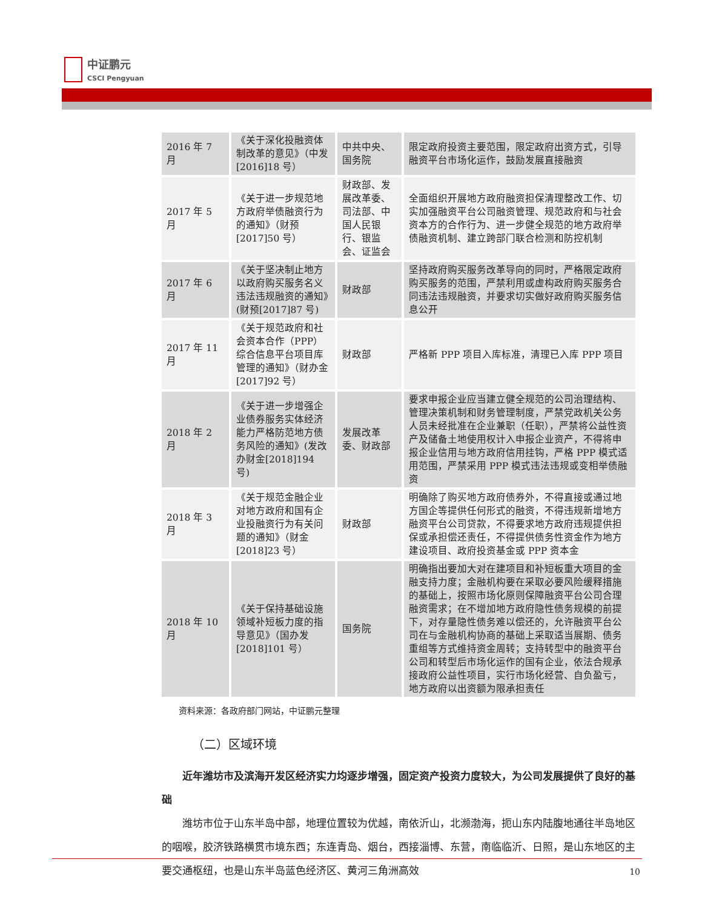中证鹏元
CSCI Pengyuan
| 2016 年 7 月 | 《关于深化投融资体制改革的意见》（中发[2016]18 号） | 中共中央、国务院 | 限定政府投资主要范围，限定政府出资方式，引导融资平台市场化运作，鼓励发展直接融资 |
| 2017 年 5 月 | 《关于进一步规范地方政府举债融资行为的通知》（财预[2017]50 号） | 财政部、发展改革委、司法部、中国人民银行、银监会、证监会 | 全面组织开展地方政府融资担保清理整改工作、切实加强融资平台公司融资管理、规范政府和与社会资本方的合作行为、进一步健全规范的地方政府举债融资机制、建立跨部门联合检测和防控机制 |
| 2017 年 6 月 | 《关于坚决制止地方以政府购买服务名义违法违规融资的通知》(财预[2017]87 号) | 财政部 | 坚持政府购买服务改革导向的同时，严格限定政府购买服务的范围，严禁利用或虚构政府购买服务合同违法违规融资，并要求切实做好政府购买服务信息公开 |
| 2017 年 11 月 | 《关于规范政府和社会资本合作（PPP）综合信息平台项目库管理的通知》（财办金[2017]92 号） | 财政部 | 严格新 PPP 项目入库标准，清理已入库 PPP 项目 |
| 2018 年 2 月 | 《关于进一步增强企业债券服务实体经济能力严格防范地方债务风险的通知》(发改办财金[2018]194 号) | 发展改革委、财政部 | 要求申报企业应当建立健全规范的公司治理结构、管理决策机制和财务管理制度，严禁党政机关公务人员未经批准在企业兼职（任职），严禁将公益性资产及储备土地使用权计入申报企业资产，不得将申报企业信用与地方政府信用挂钩，严格 PPP 模式适用范围，严禁采用 PPP 模式违法违规或变相举债融资 |
| 2018 年 3 月 | 《关于规范金融企业对地方政府和国有企业投融资行为有关问题的通知》（财金[2018]23 号） | 财政部 | 明确除了购买地方政府债券外，不得直接或通过地方国企等提供任何形式的融资，不得违规新增地方融资平台公司贷款，不得要求地方政府违规提供担保或承担偿还责任，不得提供债务性资金作为地方建设项目、政府投资基金或 PPP 资本金 |
| 2018 年 10 月 | 《关于保持基础设施领域补短板力度的指导意见》（国办发[2018]101 号） | 国务院 | 明确指出要加大对在建项目和补短板重大项目的金融支持力度；金融机构要在采取必要风险缓释措施的基础上，按照市场化原则保障融资平台公司合理融资需求；在不增加地方政府隐性债务规模的前提下，对存量隐性债务难以偿还的，允许融资平台公司在与金融机构协商的基础上采取适当展期、债务重组等方式维持资金周转；支持转型中的融资平台公司和转型后市场化运作的国有企业，依法合规承接政府公益性项目，实行市场化经营、自负盈亏，地方政府以出资额为限承担责任 |
资料来源：各政府部门网站，中证鹏元整理
（二）区域环境
近年潍坊市及滨海开发区经济实力均逐步增强，固定资产投资力度较大，为公司发展提供了良好的基础
潍坊市位于山东半岛中部，地理位置较为优越，南依沂山，北濒渤海，扼山东内陆腹地通往半岛地区的咽喉，胶济铁路横贯市境东西；东连青岛、烟台，西接淄博、东营，南临临沂、日照，是山东地区的主要交通枢纽，也是山东半岛蓝色经济区、黄河三角洲高效
10